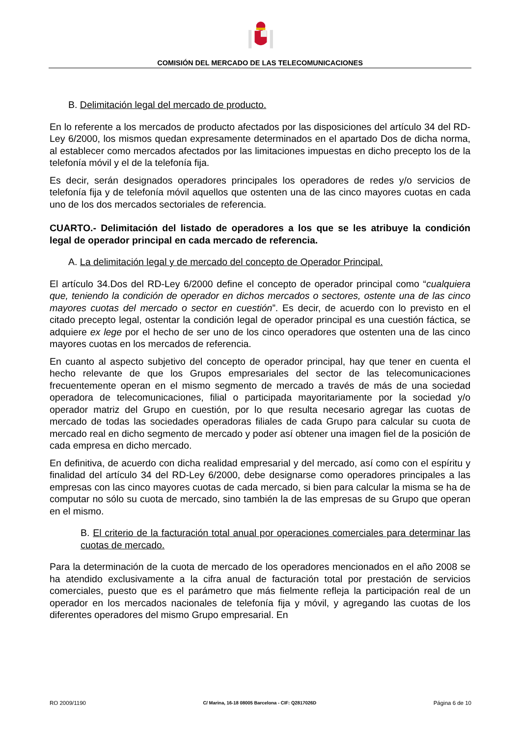COMISIÓN DEL MERCADO DE LAS TELECOMUNICACIONES
B. Delimitación legal del mercado de producto.
En lo referente a los mercados de producto afectados por las disposiciones del artículo 34 del RD-Ley 6/2000, los mismos quedan expresamente determinados en el apartado Dos de dicha norma, al establecer como mercados afectados por las limitaciones impuestas en dicho precepto los de la telefonía móvil y el de la telefonía fija.
Es decir, serán designados operadores principales los operadores de redes y/o servicios de telefonía fija y de telefonía móvil aquellos que ostenten una de las cinco mayores cuotas en cada uno de los dos mercados sectoriales de referencia.
CUARTO.- Delimitación del listado de operadores a los que se les atribuye la condición legal de operador principal en cada mercado de referencia.
A. La delimitación legal y de mercado del concepto de Operador Principal.
El artículo 34.Dos del RD-Ley 6/2000 define el concepto de operador principal como “cualquiera que, teniendo la condición de operador en dichos mercados o sectores, ostente una de las cinco mayores cuotas del mercado o sector en cuestión”. Es decir, de acuerdo con lo previsto en el citado precepto legal, ostentar la condición legal de operador principal es una cuestión fáctica, se adquiere ex lege por el hecho de ser uno de los cinco operadores que ostenten una de las cinco mayores cuotas en los mercados de referencia.
En cuanto al aspecto subjetivo del concepto de operador principal, hay que tener en cuenta el hecho relevante de que los Grupos empresariales del sector de las telecomunicaciones frecuentemente operan en el mismo segmento de mercado a través de más de una sociedad operadora de telecomunicaciones, filial o participada mayoritariamente por la sociedad y/o operador matriz del Grupo en cuestión, por lo que resulta necesario agregar las cuotas de mercado de todas las sociedades operadoras filiales de cada Grupo para calcular su cuota de mercado real en dicho segmento de mercado y poder así obtener una imagen fiel de la posición de cada empresa en dicho mercado.
En definitiva, de acuerdo con dicha realidad empresarial y del mercado, así como con el espíritu y finalidad del artículo 34 del RD-Ley 6/2000, debe designarse como operadores principales a las empresas con las cinco mayores cuotas de cada mercado, si bien para calcular la misma se ha de computar no sólo su cuota de mercado, sino también la de las empresas de su Grupo que operan en el mismo.
B. El criterio de la facturación total anual por operaciones comerciales para determinar las cuotas de mercado.
Para la determinación de la cuota de mercado de los operadores mencionados en el año 2008 se ha atendido exclusivamente a la cifra anual de facturación total por prestación de servicios comerciales, puesto que es el parámetro que más fielmente refleja la participación real de un operador en los mercados nacionales de telefonía fija y móvil, y agregando las cuotas de los diferentes operadores del mismo Grupo empresarial. En
RO 2009/1190 C/ Marina, 16-18 08005 Barcelona - CIF: Q2817026D Página 6 de 10